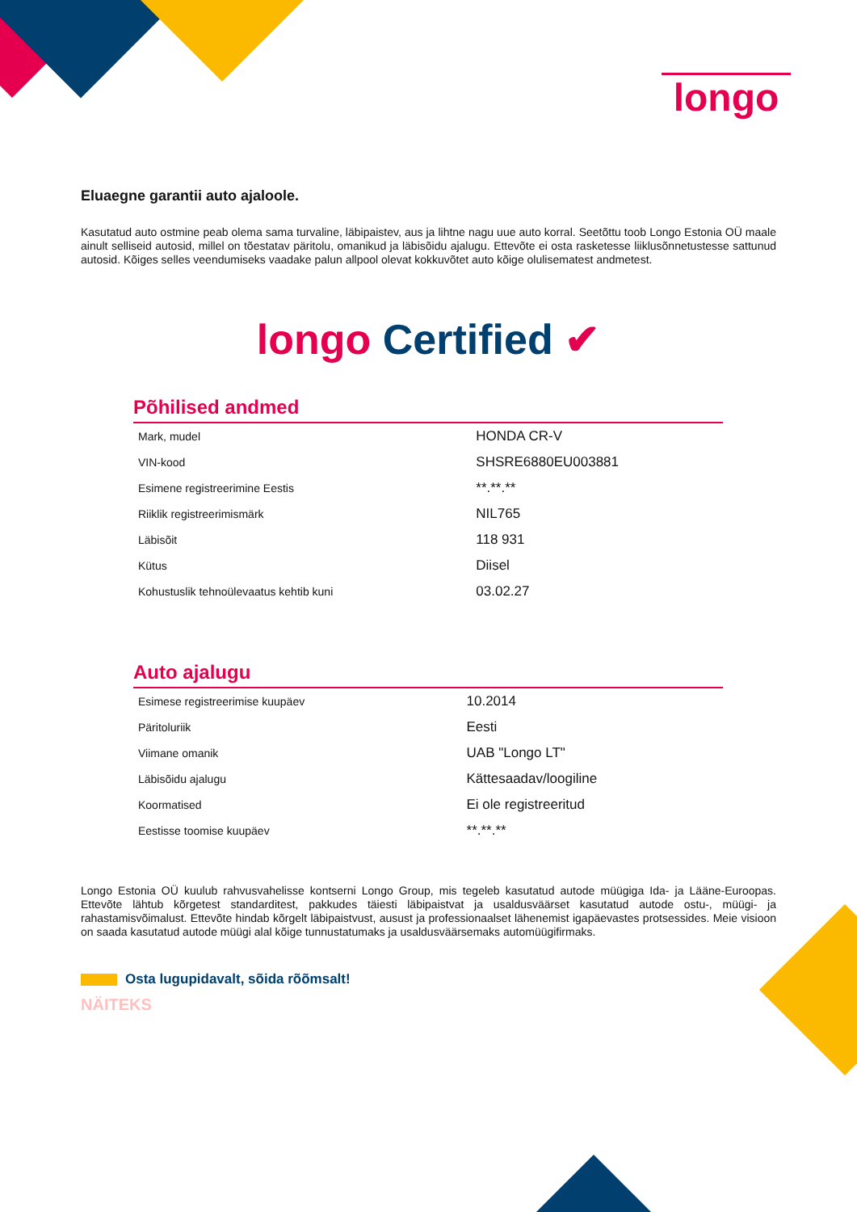longo
Eluaegne garantii auto ajaloole.
Kasutatud auto ostmine peab olema sama turvaline, läbipaistev, aus ja lihtne nagu uue auto korral. Seetõttu toob Longo Estonia OÜ maale ainult selliseid autosid, millel on tõestatav päritolu, omanikud ja läbisõidu ajalugu. Ettevõte ei osta rasketesse liiklusõnnetustesse sattunud autosid. Kõiges selles veendumiseks vaadake palun allpool olevat kokkuvõtet auto kõige olulisematest andmetest.
longo Certified ✔
Põhilised andmed
| Mark, mudel | HONDA CR-V |
| VIN-kood | SHSRE6880EU003881 |
| Esimene registreerimine Eestis | **.**.** |
| Riiklik registreerimismärk | NIL765 |
| Läbisõit | 118 931 |
| Kütus | Diisel |
| Kohustuslik tehnoülevaatus kehtib kuni | 03.02.27 |
Auto ajalugu
| Esimese registreerimise kuupäev | 10.2014 |
| Päritoluriik | Eesti |
| Viimane omanik | UAB "Longo LT" |
| Läbisõidu ajalugu | Kättesaadav/loogiline |
| Koormatised | Ei ole registreeritud |
| Eestisse toomise kuupäev | **.**.** |
Longo Estonia OÜ kuulub rahvusvahelisse kontserni Longo Group, mis tegeleb kasutatud autode müügiga Ida- ja Lääne-Euroopas. Ettevõte lähtub kõrgetest standarditest, pakkudes täiesti läbipaistvat ja usaldusväärset kasutatud autode ostu-, müügi- ja rahastamisvõimalust. Ettevõte hindab kõrgelt läbipaistvust, ausust ja professionaalset lähenemist igapäevastes protsessides. Meie visioon on saada kasutatud autode müügi alal kõige tunnustatumaks ja usaldusväärsemaks automüügifirmaks.
Osta lugupidavalt, sõida rõõmsalt!
NÄITEKS